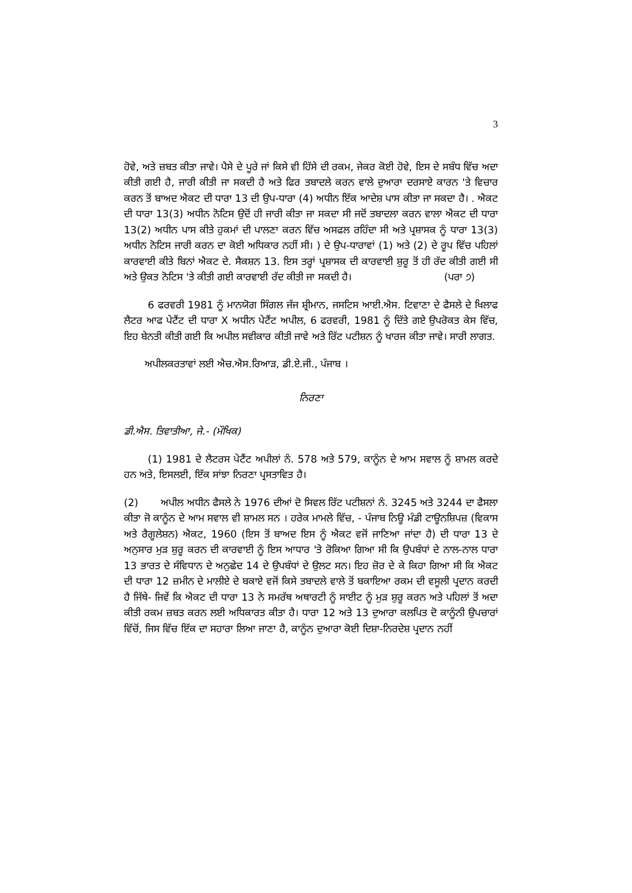3
ਹੋਵੇ, ਅਤੇ ਜ਼ਬਤ ਕੀਤਾ ਜਾਵੇ। ਪੈਸੇ ਦੇ ਪੂਰੇ ਜਾਂ ਕਿਸੇ ਵੀ ਹਿੱਸੇ ਦੀ ਰਕਮ, ਜੇਕਰ ਕੋਈ ਹੋਵੇ, ਇਸ ਦੇ ਸਬੰਧ ਵਿੱਚ ਅਦਾ ਕੀਤੀ ਗਈ ਹੈ, ਜਾਰੀ ਕੀਤੀ ਜਾ ਸਕਦੀ ਹੈ ਅਤੇ ਫਿਰ ਤਬਾਦਲੇ ਕਰਨ ਵਾਲੇ ਦੁਆਰਾ ਦਰਸਾਏ ਕਾਰਨ 'ਤੇ ਵਿਚਾਰ ਕਰਨ ਤੋਂ ਬਾਅਦ ਐਕਟ ਦੀ ਧਾਰਾ 13 ਦੀ ਉਪ-ਧਾਰਾ (4) ਅਧੀਨ ਇੱਕ ਆਦੇਸ਼ ਪਾਸ ਕੀਤਾ ਜਾ ਸਕਦਾ ਹੈ। . ਐਕਟ ਦੀ ਧਾਰਾ 13(3) ਅਧੀਨ ਨੋਟਿਸ ਉਦੋਂ ਹੀ ਜਾਰੀ ਕੀਤਾ ਜਾ ਸਕਦਾ ਸੀ ਜਦੋਂ ਤਬਾਦਲਾ ਕਰਨ ਵਾਲਾ ਐਕਟ ਦੀ ਧਾਰਾ 13(2) ਅਧੀਨ ਪਾਸ ਕੀਤੇ ਹੁਕਮਾਂ ਦੀ ਪਾਲਣਾ ਕਰਨ ਵਿੱਚ ਅਸਫਲ ਰਹਿੰਦਾ ਸੀ ਅਤੇ ਪ੍ਰਸ਼ਾਸਕ ਨੂੰ ਧਾਰਾ 13(3) ਅਧੀਨ ਨੋਟਿਸ ਜਾਰੀ ਕਰਨ ਦਾ ਕੋਈ ਅਧਿਕਾਰ ਨਹੀਂ ਸੀ। ) ਦੇ ਉਪ-ਧਾਰਾਵਾਂ (1) ਅਤੇ (2) ਦੇ ਰੂਪ ਵਿੱਚ ਪਹਿਲਾਂ ਕਾਰਵਾਈ ਕੀਤੇ ਬਿਨਾਂ ਐਕਟ ਦੇ. ਸੈਕਸ਼ਨ 13. ਇਸ ਤਰ੍ਹਾਂ ਪ੍ਰਸ਼ਾਸਕ ਦੀ ਕਾਰਵਾਈ ਸ਼ੁਰੂ ਤੋਂ ਹੀ ਰੱਦ ਕੀਤੀ ਗਈ ਸੀ ਅਤੇ ਉਕਤ ਨੋਟਿਸ 'ਤੇ ਕੀਤੀ ਗਈ ਕਾਰਵਾਈ ਰੱਦ ਕੀਤੀ ਜਾ ਸਕਦੀ ਹੈ। (ਪਰਾ ੭)
6 ਫਰਵਰੀ 1981 ਨੂੰ ਮਾਨਯੋਗ ਸਿੰਗਲ ਜੱਜ ਸ਼੍ਰੀਮਾਨ, ਜਸਟਿਸ ਆਈ.ਐਸ. ਟਿਵਾਣਾ ਦੇ ਫੈਸਲੇ ਦੇ ਖਿਲਾਫ ਲੈਟਰ ਆਫ ਪੇਟੈਂਟ ਦੀ ਧਾਰਾ X ਅਧੀਨ ਪੇਟੈਂਟ ਅਪੀਲ, 6 ਫਰਵਰੀ, 1981 ਨੂੰ ਦਿੱਤੇ ਗਏ ਉਪਰੋਕਤ ਕੇਸ ਵਿੱਚ, ਇਹ ਬੇਨਤੀ ਕੀਤੀ ਗਈ ਕਿ ਅਪੀਲ ਸਵੀਕਾਰ ਕੀਤੀ ਜਾਵੇ ਅਤੇ ਰਿੱਟ ਪਟੀਸ਼ਨ ਨੂੰ ਖਾਰਜ ਕੀਤਾ ਜਾਵੇ। ਸਾਰੀ ਲਾਗਤ.
ਅਪੀਲਕਰਤਾਵਾਂ ਲਈ ਐਚ.ਐਸ.ਰਿਆੜ, ਡੀ.ਏ.ਜੀ., ਪੰਜਾਬ ।
ਨਿਰਣਾ
ਡੀ.ਐਸ. ਤਿਵਾਤੀਆ, ਜੇ.- (ਮੌਖਿਕ)
(1) 1981 ਦੇ ਲੈਟਰਸ ਪੇਟੈਂਟ ਅਪੀਲਾਂ ਨੰ. 578 ਅਤੇ 579, ਕਾਨੂੰਨ ਦੇ ਆਮ ਸਵਾਲ ਨੂੰ ਸ਼ਾਮਲ ਕਰਦੇ ਹਨ ਅਤੇ, ਇਸਲਈ, ਇੱਕ ਸਾਂਝਾ ਨਿਰਣਾ ਪ੍ਰਸਤਾਵਿਤ ਹੈ।
(2) ਅਪੀਲ ਅਧੀਨ ਫੈਸਲੇ ਨੇ 1976 ਦੀਆਂ ਦੋ ਸਿਵਲ ਰਿੱਟ ਪਟੀਸ਼ਨਾਂ ਨੰ. 3245 ਅਤੇ 3244 ਦਾ ਫੈਸਲਾ ਕੀਤਾ ਜੋ ਕਾਨੂੰਨ ਦੇ ਆਮ ਸਵਾਲ ਵੀ ਸ਼ਾਮਲ ਸਨ । ਹਰੇਕ ਮਾਮਲੇ ਵਿੱਚ, - ਪੰਜਾਬ ਨਿਊ ਮੰਡੀ ਟਾਊਨਸ਼ਿਪਜ਼ (ਵਿਕਾਸ ਅਤੇ ਰੈਗੂਲੇਸ਼ਨ) ਐਕਟ, 1960 (ਇਸ ਤੋਂ ਬਾਅਦ ਇਸ ਨੂੰ ਐਕਟ ਵਜੋਂ ਜਾਣਿਆ ਜਾਂਦਾ ਹੈ) ਦੀ ਧਾਰਾ 13 ਦੇ ਅਨੁਸਾਰ ਮੁੜ ਸ਼ੁਰੂ ਕਰਨ ਦੀ ਕਾਰਵਾਈ ਨੂੰ ਇਸ ਆਧਾਰ 'ਤੇ ਰੋਕਿਆ ਗਿਆ ਸੀ ਕਿ ਉਪਬੰਧਾਂ ਦੇ ਨਾਲ-ਨਾਲ ਧਾਰਾ 13 ਭਾਰਤ ਦੇ ਸੰਵਿਧਾਨ ਦੇ ਅਨੁਛੇਦ 14 ਦੇ ਉਪਬੰਧਾਂ ਦੇ ਉਲਟ ਸਨ। ਇਹ ਜ਼ੋਰ ਦੇ ਕੇ ਕਿਹਾ ਗਿਆ ਸੀ ਕਿ ਐਕਟ ਦੀ ਧਾਰਾ 12 ਜ਼ਮੀਨ ਦੇ ਮਾਲੀਏ ਦੇ ਬਕਾਏ ਵਜੋਂ ਕਿਸੇ ਤਬਾਦਲੇ ਵਾਲੇ ਤੋਂ ਬਕਾਇਆ ਰਕਮ ਦੀ ਵਸੂਲੀ ਪ੍ਰਦਾਨ ਕਰਦੀ ਹੈ ਜਿੱਥੇ- ਜਿਵੇਂ ਕਿ ਐਕਟ ਦੀ ਧਾਰਾ 13 ਨੇ ਸਮਰੱਥ ਅਥਾਰਟੀ ਨੂੰ ਸਾਈਟ ਨੂੰ ਮੁੜ ਸ਼ੁਰੂ ਕਰਨ ਅਤੇ ਪਹਿਲਾਂ ਤੋਂ ਅਦਾ ਕੀਤੀ ਰਕਮ ਜ਼ਬਤ ਕਰਨ ਲਈ ਅਧਿਕਾਰਤ ਕੀਤਾ ਹੈ। ਧਾਰਾ 12 ਅਤੇ 13 ਦੁਆਰਾ ਕਲਪਿਤ ਦੋ ਕਾਨੂੰਨੀ ਉਪਚਾਰਾਂ ਵਿੱਚੋਂ, ਜਿਸ ਵਿੱਚ ਇੱਕ ਦਾ ਸਹਾਰਾ ਲਿਆ ਜਾਣਾ ਹੈ, ਕਾਨੂੰਨ ਦੁਆਰਾ ਕੋਈ ਦਿਸ਼ਾ-ਨਿਰਦੇਸ਼ ਪ੍ਰਦਾਨ ਨਹੀਂ